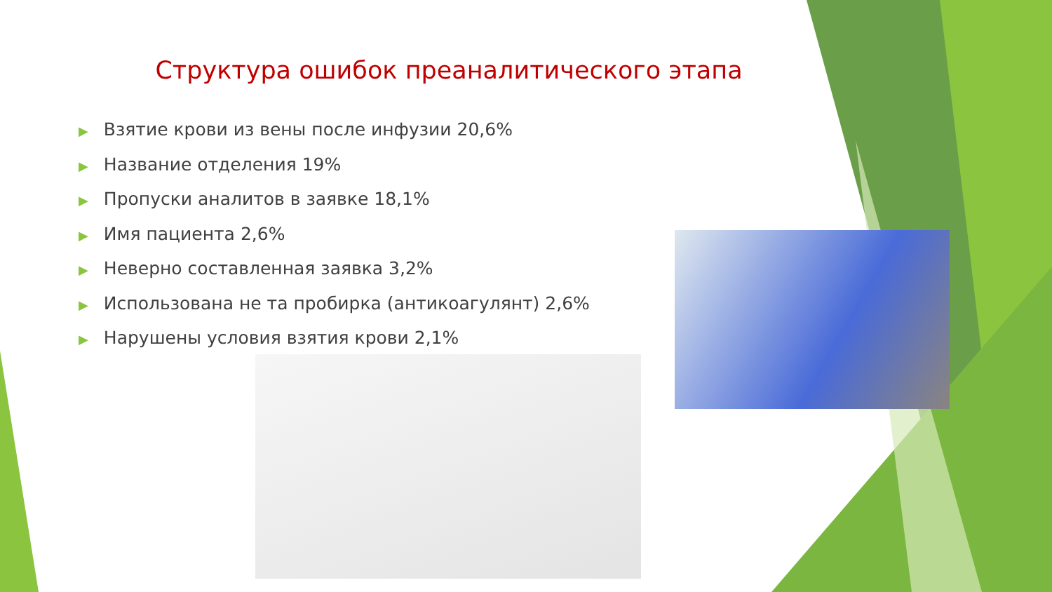Структура ошибок преаналитического этапа
▶ Взятие крови из вены после инфузии 20,6%
▶ Название отделения 19%
▶ Пропуски аналитов в заявке 18,1%
▶ Имя пациента 2,6%
▶ Неверно составленная заявка 3,2%
▶ Использована не та пробирка (антикоагулянт) 2,6%
▶ Нарушены условия взятия крови 2,1%